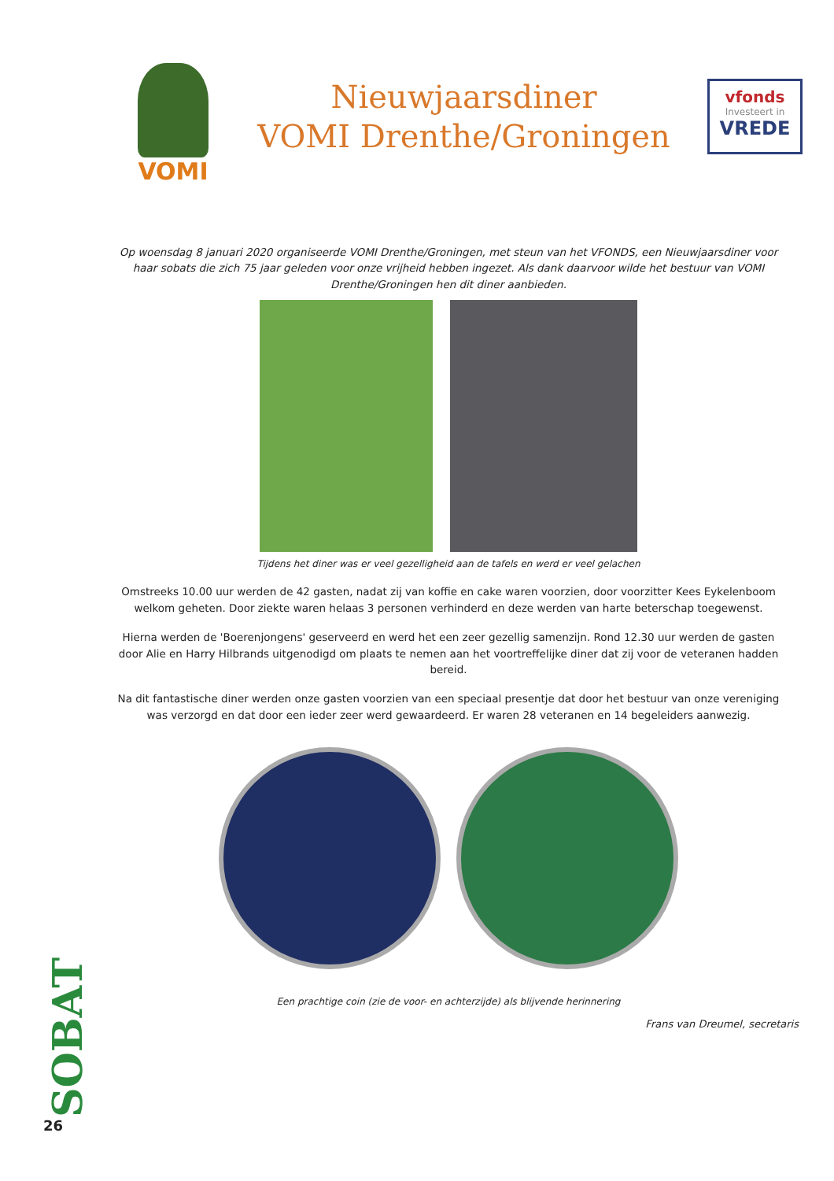VOMI
Nieuwjaarsdiner
VOMI Drenthe/Groningen
vfonds
Investeert in
VREDE
Op woensdag 8 januari 2020 organiseerde VOMI Drenthe/Groningen, met steun van het VFONDS, een Nieuwjaarsdiner voor haar sobats die zich 75 jaar geleden voor onze vrijheid hebben ingezet. Als dank daarvoor wilde het bestuur van VOMI Drenthe/Groningen hen dit diner aanbieden.
Tijdens het diner was er veel gezelligheid aan de tafels en werd er veel gelachen
Omstreeks 10.00 uur werden de 42 gasten, nadat zij van koffie en cake waren voorzien, door voorzitter Kees Eykelenboom welkom geheten. Door ziekte waren helaas 3 personen verhinderd en deze werden van harte beterschap toegewenst.
Hierna werden de 'Boerenjongens' geserveerd en werd het een zeer gezellig samenzijn. Rond 12.30 uur werden de gasten door Alie en Harry Hilbrands uitgenodigd om plaats te nemen aan het voortreffelijke diner dat zij voor de veteranen hadden bereid.
Na dit fantastische diner werden onze gasten voorzien van een speciaal presentje dat door het bestuur van onze vereniging was verzorgd en dat door een ieder zeer werd gewaardeerd. Er waren 28 veteranen en 14 begeleiders aanwezig.
Een prachtige coin (zie de voor- en achterzijde) als blijvende herinnering
Frans van Dreumel, secretaris
SOBAT
26